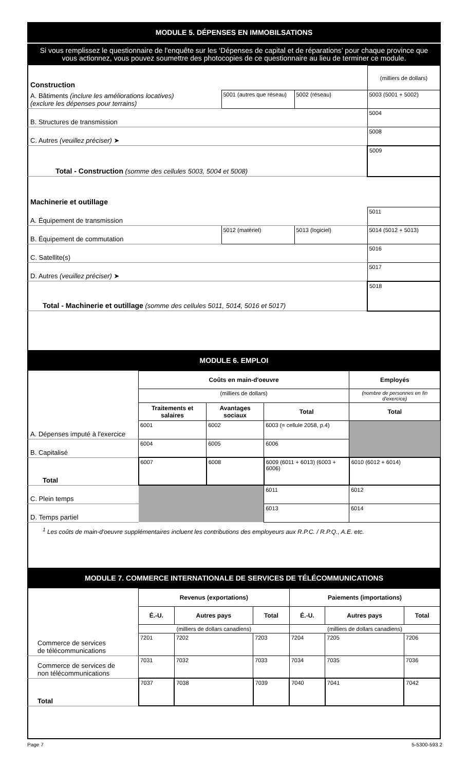MODULE 5. DÉPENSES EN IMMOBILSATIONS
Si vous remplissez le questionnaire de l'enquête sur les ‘Dépenses de capital et de réparations’ pour chaque province que vous actionnez, vous pouvez soumettre des photocopies de ce questionnaire au lieu de terminer ce module.
| Construction | | | (milliers de dollars) |
| A. Bâtiments (inclure les améliorations locatives) (exclure les dépenses pour terrains) | 5001 (autres que réseau) | 5002 (réseau) | 5003 (5001 + 5002) |
| B. Structures de transmission | | | 5004 |
| C. Autres (veuillez préciser) ➤ | | | 5008 |
| Total - Construction (somme des cellules 5003, 5004 et 5008) | | | 5009 |
| Machinerie et outillage | | | |
| A. Équipement de transmission | | | 5011 |
| B. Équipement de commutation | 5012 (matériel) | 5013 (logiciel) | 5014 (5012 + 5013) |
| C. Satellite(s) | | | 5016 |
| D. Autres (veuillez préciser) ➤ | | | 5017 |
| Total - Machinerie et outillage (somme des cellules 5011, 5014, 5016 et 5017) | | | 5018 |
MODULE 6. EMPLOI
| | Coûts en main-d'oeuvre | | | Employés |
| | (milliers de dollars) | | | (nombre de personnes en fin d'exercice) |
| | Traitements et salaires | Avantages sociaux | Total | Total |
| A. Dépenses imputé à l'exercice | 6001 | 6002 | 6003 (= cellule 2058, p.4) | |
| B. Capitalisé | 6004 | 6005 | 6006 | |
| Total | 6007 | 6008 | 6009 (6011 + 6013) (6003 + 6006) | 6010 (6012 + 6014) |
| C. Plein temps | | | 6011 | 6012 |
| D. Temps partiel | | | 6013 | 6014 |
<sup>1</sup> Les coûts de main-d'oeuvre supplémentaires incluent les contributions des employeurs aux R.P.C. / R.P.Q., A.E. etc.
MODULE 7. COMMERCE INTERNATIONALE DE SERVICES DE TÉLÉCOMMUNICATIONS
| | Revenus (exportations) | | | Paiements (importations) | | |
| | É.-U. | Autres pays | Total | É.-U. | Autres pays | Total |
| | (milliers de dollars canadiens) | | | (milliers de dollars canadiens) | | |
| Commerce de services de télécommunications | 7201 | 7202 | 7203 | 7204 | 7205 | 7206 |
| Commerce de services de non télécommunications | 7031 | 7032 | 7033 | 7034 | 7035 | 7036 |
| Total | 7037 | 7038 | 7039 | 7040 | 7041 | 7042 |
Page 7 5-5300-593.2